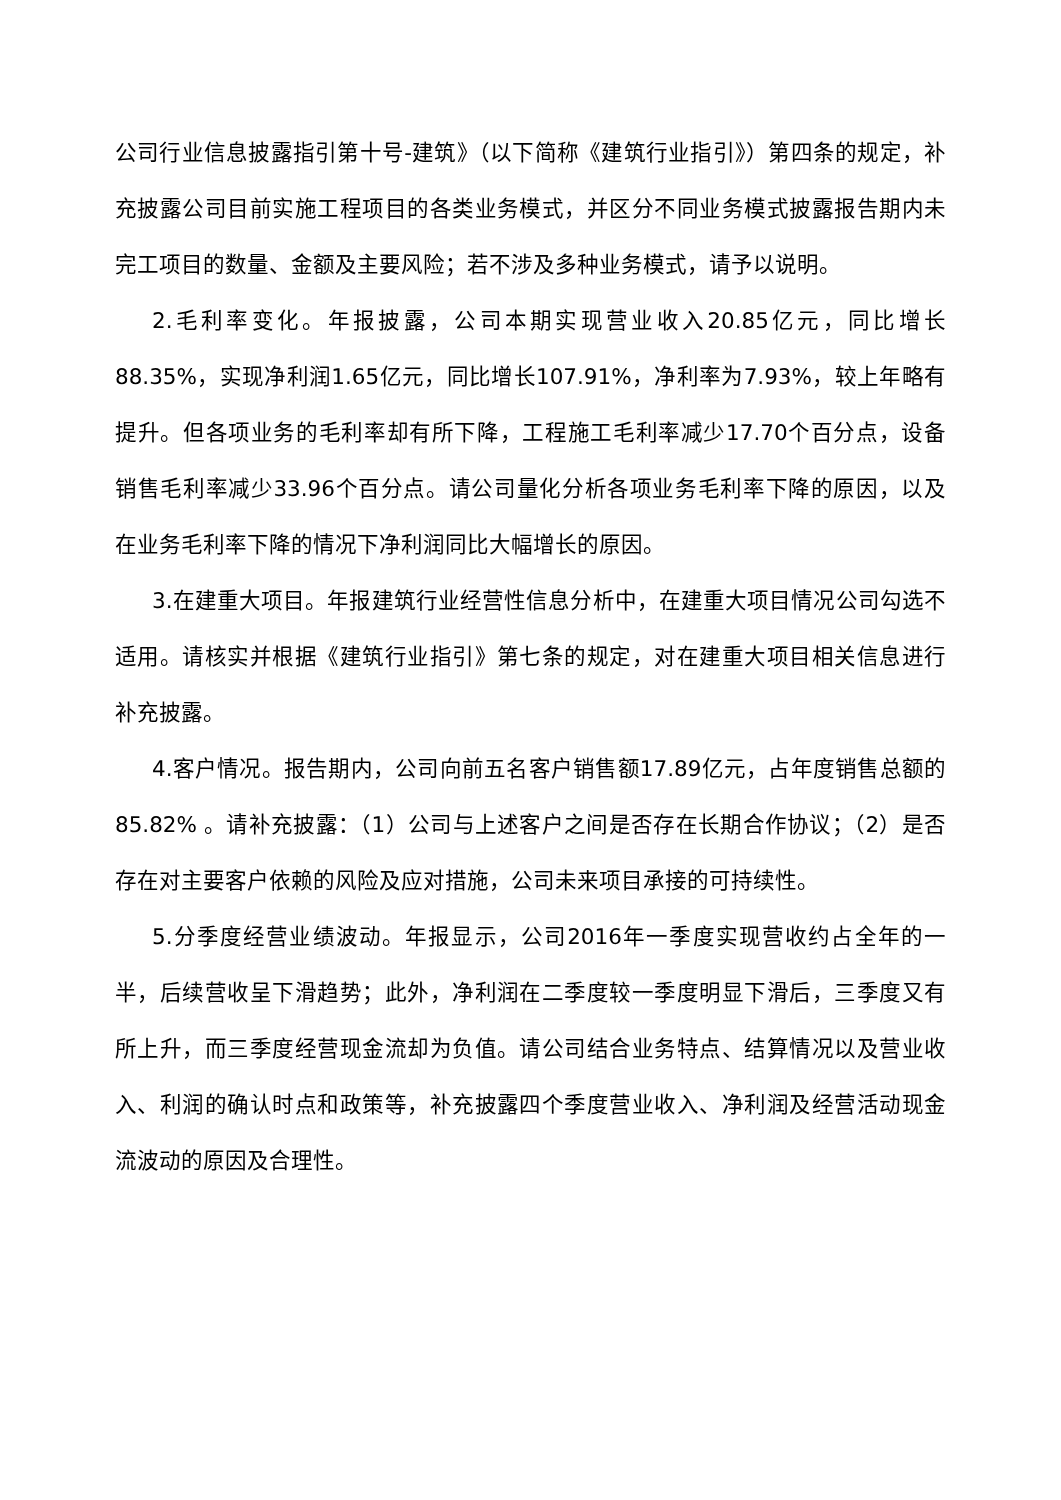公司行业信息披露指引第十号-建筑》（以下简称《建筑行业指引》）第四条的规定，补充披露公司目前实施工程项目的各类业务模式，并区分不同业务模式披露报告期内未完工项目的数量、金额及主要风险；若不涉及多种业务模式，请予以说明。
2.毛利率变化。年报披露，公司本期实现营业收入20.85亿元，同比增长88.35%，实现净利润1.65亿元，同比增长107.91%，净利率为7.93%，较上年略有提升。但各项业务的毛利率却有所下降，工程施工毛利率减少17.70个百分点，设备销售毛利率减少33.96个百分点。请公司量化分析各项业务毛利率下降的原因，以及在业务毛利率下降的情况下净利润同比大幅增长的原因。
3.在建重大项目。年报建筑行业经营性信息分析中，在建重大项目情况公司勾选不适用。请核实并根据《建筑行业指引》第七条的规定，对在建重大项目相关信息进行补充披露。
4.客户情况。报告期内，公司向前五名客户销售额17.89亿元，占年度销售总额的85.82% 。请补充披露：（1）公司与上述客户之间是否存在长期合作协议；（2）是否存在对主要客户依赖的风险及应对措施，公司未来项目承接的可持续性。
5.分季度经营业绩波动。年报显示，公司2016年一季度实现营收约占全年的一半，后续营收呈下滑趋势；此外，净利润在二季度较一季度明显下滑后，三季度又有所上升，而三季度经营现金流却为负值。请公司结合业务特点、结算情况以及营业收入、利润的确认时点和政策等，补充披露四个季度营业收入、净利润及经营活动现金流波动的原因及合理性。